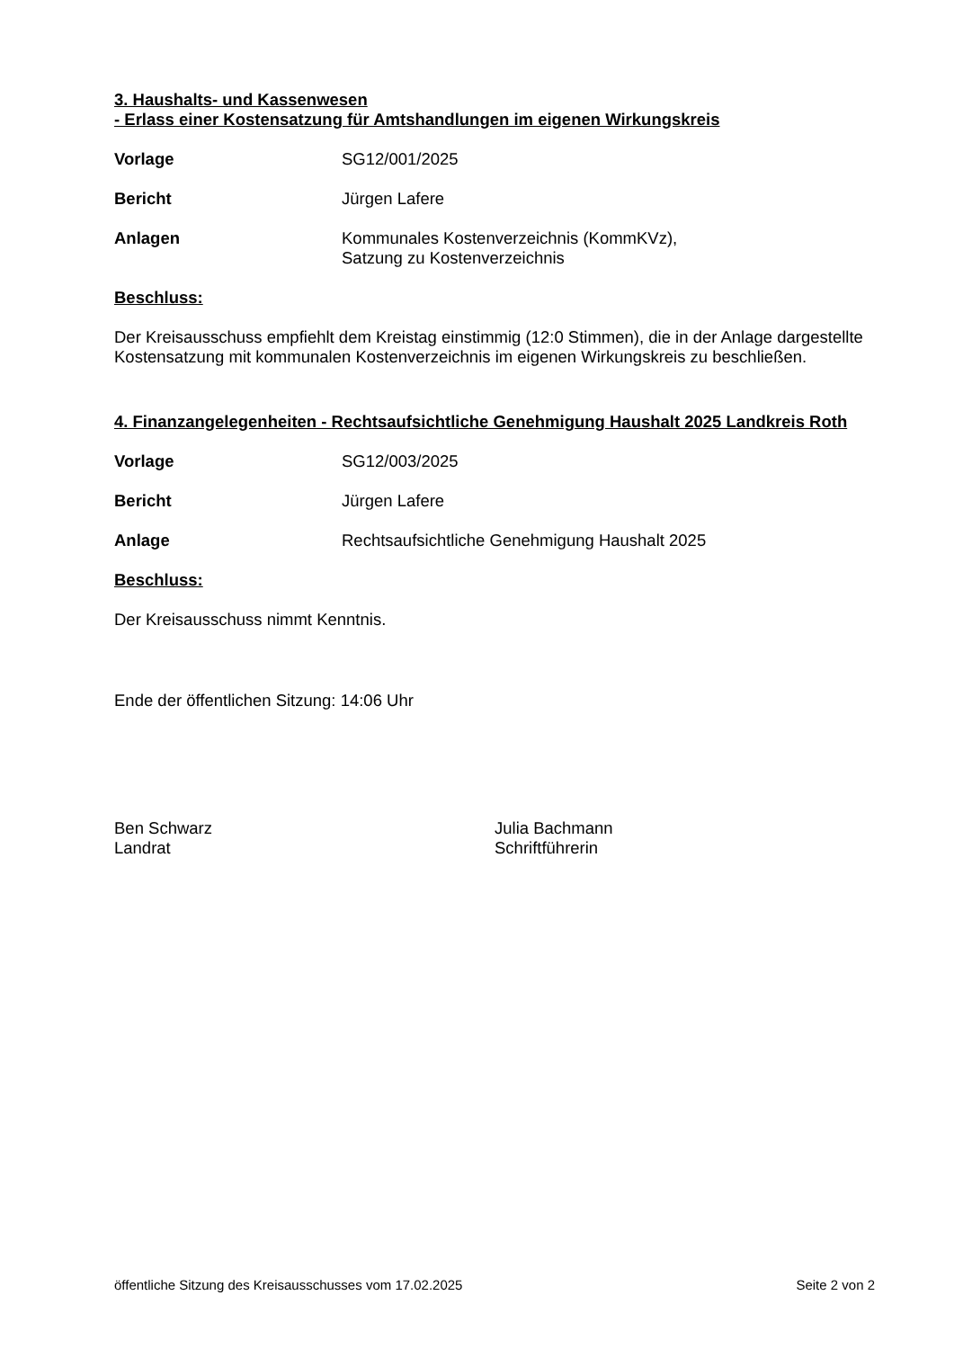3. Haushalts- und Kassenwesen
- Erlass einer Kostensatzung für Amtshandlungen im eigenen Wirkungskreis
Vorlage SG12/001/2025
Bericht Jürgen Lafere
Anlagen Kommunales Kostenverzeichnis (KommKVz),
Satzung zu Kostenverzeichnis
Beschluss:
Der Kreisausschuss empfiehlt dem Kreistag einstimmig (12:0 Stimmen), die in der Anlage dargestellte Kostensatzung mit kommunalen Kostenverzeichnis im eigenen Wirkungskreis zu beschließen.
4. Finanzangelegenheiten - Rechtsaufsichtliche Genehmigung Haushalt 2025 Landkreis Roth
Vorlage SG12/003/2025
Bericht Jürgen Lafere
Anlage Rechtsaufsichtliche Genehmigung Haushalt 2025
Beschluss:
Der Kreisausschuss nimmt Kenntnis.
Ende der öffentlichen Sitzung: 14:06 Uhr
Ben Schwarz
Landrat
Julia Bachmann
Schriftführerin
öffentliche Sitzung des Kreisausschusses vom 17.02.2025 Seite 2 von 2